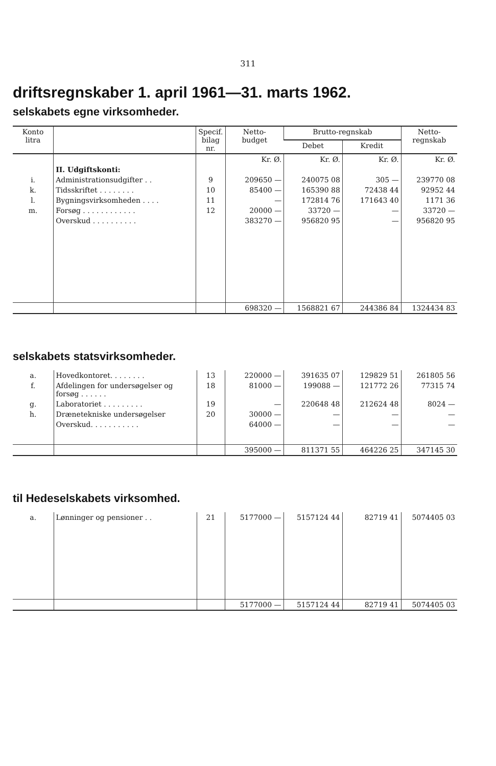311
driftsregnskaber 1. april 1961—31. marts 1962.
selskabets egne virksomheder.
| Konto litra | | Specif. bilag nr. | Netto- budget | Brutto-regnskab | | Netto- regnskab |
| --- | --- | --- | --- | --- | --- | --- |
| | | | | Debet | Kredit | |
| | | | Kr. Ø. | Kr. Ø. | Kr. Ø. | Kr. Ø. |
| | II. Udgiftskonti: | | | | | |
| i. | Administrationsudgifter . . | 9 | 209650 — | 240075 08 | 305 — | 239770 08 |
| k. | Tidsskriftet . . . . . . . . | 10 | 85400 — | 165390 88 | 72438 44 | 92952 44 |
| l. | Bygningsvirksomheden . . . . | 11 | — | 172814 76 | 171643 40 | 1171 36 |
| m. | Forsøg . . . . . . . . . . . . | 12 | 20000 — | 33720 — | — | 33720 — |
| | Overskud . . . . . . . . . . | | 383270 — | 956820 95 | — | 956820 95 |
| | | | 698320 — | 1568821 67 | 244386 84 | 1324434 83 |
selskabets statsvirksomheder.
| a. | Hovedkontoret. . . . . . . . | 13 | 220000 — | 391635 07 | 129829 51 | 261805 56 |
| f. | Afdelingen for undersøgelser og forsøg . . . . . . | 18 | 81000 — | 199088 — | 121772 26 | 77315 74 |
| g. | Laboratoriet . . . . . . . . . | 19 | — | 220648 48 | 212624 48 | 8024 — |
| h. | Drænetekniske undersøgelser | 20 | 30000 — | — | — | — |
| | Overskud. . . . . . . . . . . | | 64000 — | — | — | — |
| | | | 395000 — | 811371 55 | 464226 25 | 347145 30 |
til Hedeselskabets virksomhed.
| a. | Lønninger og pensioner . . | 21 | 5177000 — | 5157124 44 | 82719 41 | 5074405 03 |
| | | | 5177000 — | 5157124 44 | 82719 41 | 5074405 03 |